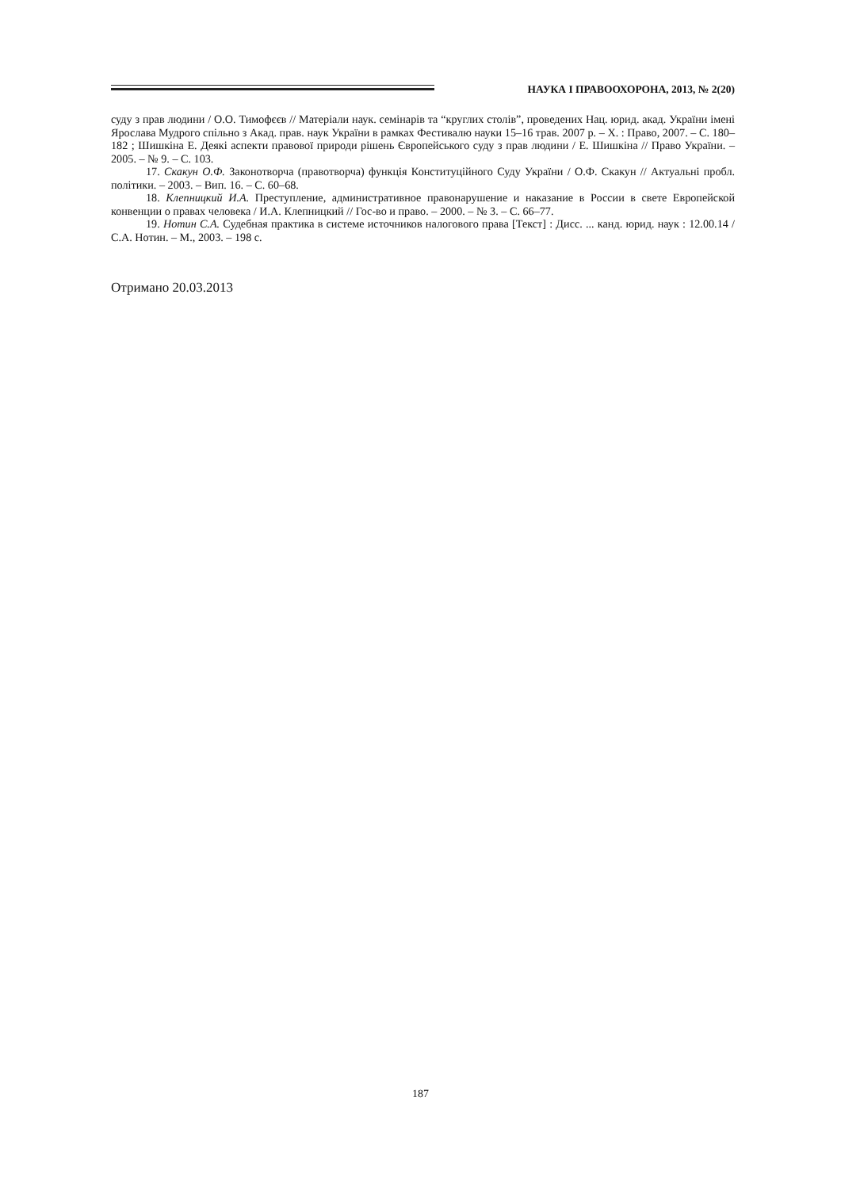НАУКА І ПРАВООХОРОНА, 2013, № 2(20)
суду з прав людини / О.О. Тимофєєв // Матеріали наук. семінарів та “круглих столів”, проведених Нац. юрид. акад. України імені Ярослава Мудрого спільно з Акад. прав. наук України в рамках Фестивалю науки 15–16 трав. 2007 р. – Х. : Право, 2007. – С. 180–182 ; Шишкіна Е. Деякі аспекти правової природи рішень Європейського суду з прав людини / Е. Шишкіна // Право України. – 2005. – № 9. – С. 103.
17. Скакун О.Ф. Законотворча (правотворча) функція Конституційного Суду України / О.Ф. Скакун // Актуальні пробл. політики. – 2003. – Вип. 16. – С. 60–68.
18. Клепницкий И.А. Преступление, административное правонарушение и наказание в России в свете Европейской конвенции о правах человека / И.А. Клепницкий // Гос-во и право. – 2000. – № 3. – С. 66–77.
19. Нотин С.А. Судебная практика в системе источников налогового права [Текст] : Дисс. ... канд. юрид. наук : 12.00.14 / С.А. Нотин. – М., 2003. – 198 с.
Отримано 20.03.2013
187